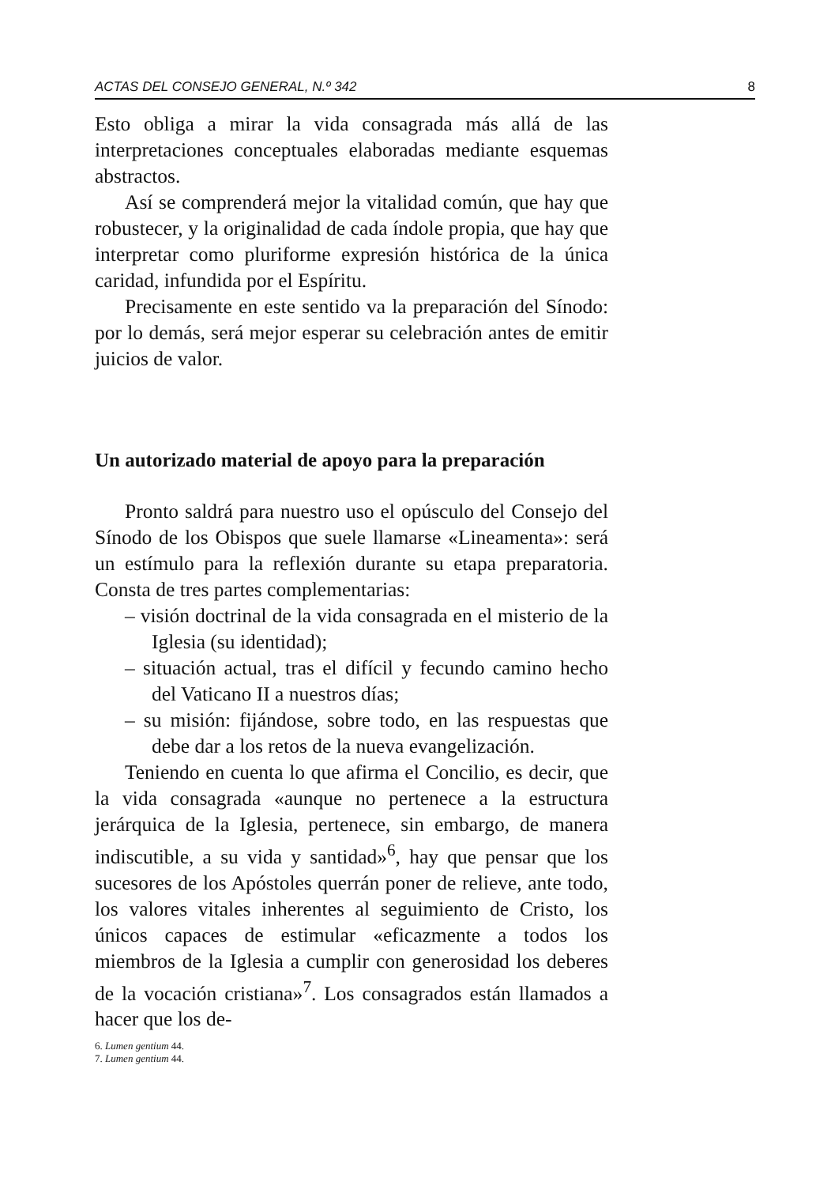ACTAS DEL CONSEJO GENERAL, N.º 342 8
Esto obliga a mirar la vida consagrada más allá de las interpretaciones conceptuales elaboradas mediante esquemas abstractos.
Así se comprenderá mejor la vitalidad común, que hay que robustecer, y la originalidad de cada índole propia, que hay que interpretar como pluriforme expresión histórica de la única caridad, infundida por el Espíritu.
Precisamente en este sentido va la preparación del Sínodo: por lo demás, será mejor esperar su celebración antes de emitir juicios de valor.
Un autorizado material de apoyo para la preparación
Pronto saldrá para nuestro uso el opúsculo del Consejo del Sínodo de los Obispos que suele llamarse «Lineamenta»: será un estímulo para la reflexión durante su etapa preparatoria. Consta de tres partes complementarias:
– visión doctrinal de la vida consagrada en el misterio de la Iglesia (su identidad);
– situación actual, tras el difícil y fecundo camino hecho del Vaticano II a nuestros días;
– su misión: fijándose, sobre todo, en las respuestas que debe dar a los retos de la nueva evangelización.
Teniendo en cuenta lo que afirma el Concilio, es decir, que la vida consagrada «aunque no pertenece a la estructura jerárquica de la Iglesia, pertenece, sin embargo, de manera indiscutible, a su vida y santidad»<sup>6</sup>, hay que pensar que los sucesores de los Apóstoles querrán poner de relieve, ante todo, los valores vitales inherentes al seguimiento de Cristo, los únicos capaces de estimular «eficazmente a todos los miembros de la Iglesia a cumplir con generosidad los deberes de la vocación cristiana»<sup>7</sup>. Los consagrados están llamados a hacer que los de-
6. Lumen gentium 44.
7. Lumen gentium 44.